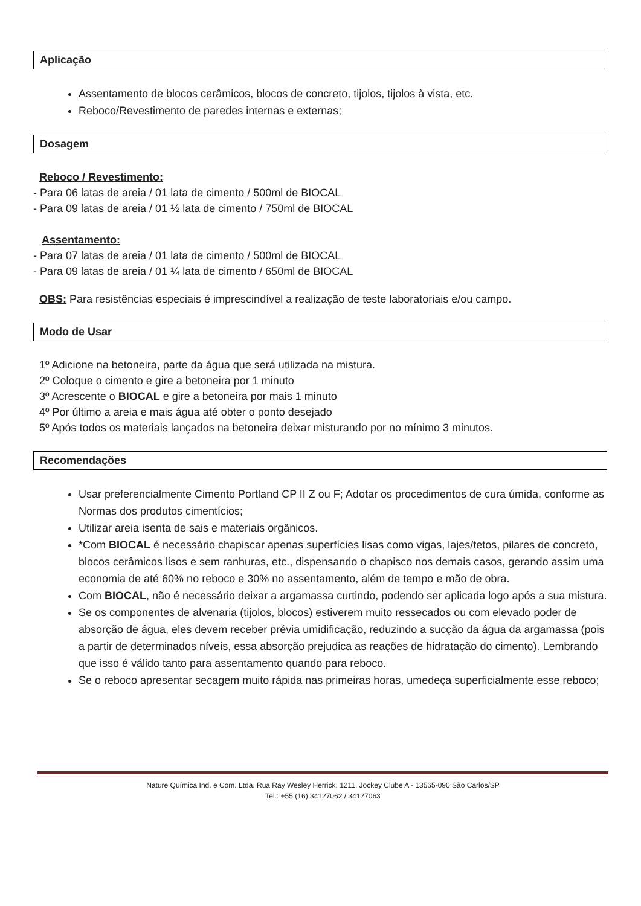Aplicação
Assentamento de blocos cerâmicos, blocos de concreto, tijolos, tijolos à vista, etc.
Reboco/Revestimento de paredes internas e externas;
Dosagem
Reboco / Revestimento:
- Para 06 latas de areia / 01 lata de cimento / 500ml de BIOCAL
- Para 09 latas de areia / 01 ½ lata de cimento / 750ml de BIOCAL
Assentamento:
- Para 07 latas de areia / 01 lata de cimento / 500ml de BIOCAL
- Para 09 latas de areia / 01 ¼ lata de cimento / 650ml de BIOCAL
OBS: Para resistências especiais é imprescindível a realização de teste laboratoriais e/ou campo.
Modo de Usar
1º Adicione na betoneira, parte da água que será utilizada na mistura.
2º Coloque o cimento e gire a betoneira por 1 minuto
3º Acrescente o BIOCAL e gire a betoneira por mais 1 minuto
4º Por último a areia e mais água até obter o ponto desejado
5º Após todos os materiais lançados na betoneira deixar misturando por no mínimo 3 minutos.
Recomendações
Usar preferencialmente Cimento Portland CP II Z ou F; Adotar os procedimentos de cura úmida, conforme as Normas dos produtos cimentícios;
Utilizar areia isenta de sais e materiais orgânicos.
*Com BIOCAL é necessário chapiscar apenas superfícies lisas como vigas, lajes/tetos, pilares de concreto, blocos cerâmicos lisos e sem ranhuras, etc., dispensando o chapisco nos demais casos, gerando assim uma economia de até 60% no reboco e 30% no assentamento, além de tempo e mão de obra.
Com BIOCAL, não é necessário deixar a argamassa curtindo, podendo ser aplicada logo após a sua mistura.
Se os componentes de alvenaria (tijolos, blocos) estiverem muito ressecados ou com elevado poder de absorção de água, eles devem receber prévia umidificação, reduzindo a sucção da água da argamassa (pois a partir de determinados níveis, essa absorção prejudica as reações de hidratação do cimento). Lembrando que isso é válido tanto para assentamento quando para reboco.
Se o reboco apresentar secagem muito rápida nas primeiras horas, umedeça superficialmente esse reboco;
Nature Química Ind. e Com. Ltda. Rua Ray Wesley Herrick, 1211. Jockey Clube A - 13565-090 São Carlos/SP
Tel.: +55 (16) 34127062 / 34127063